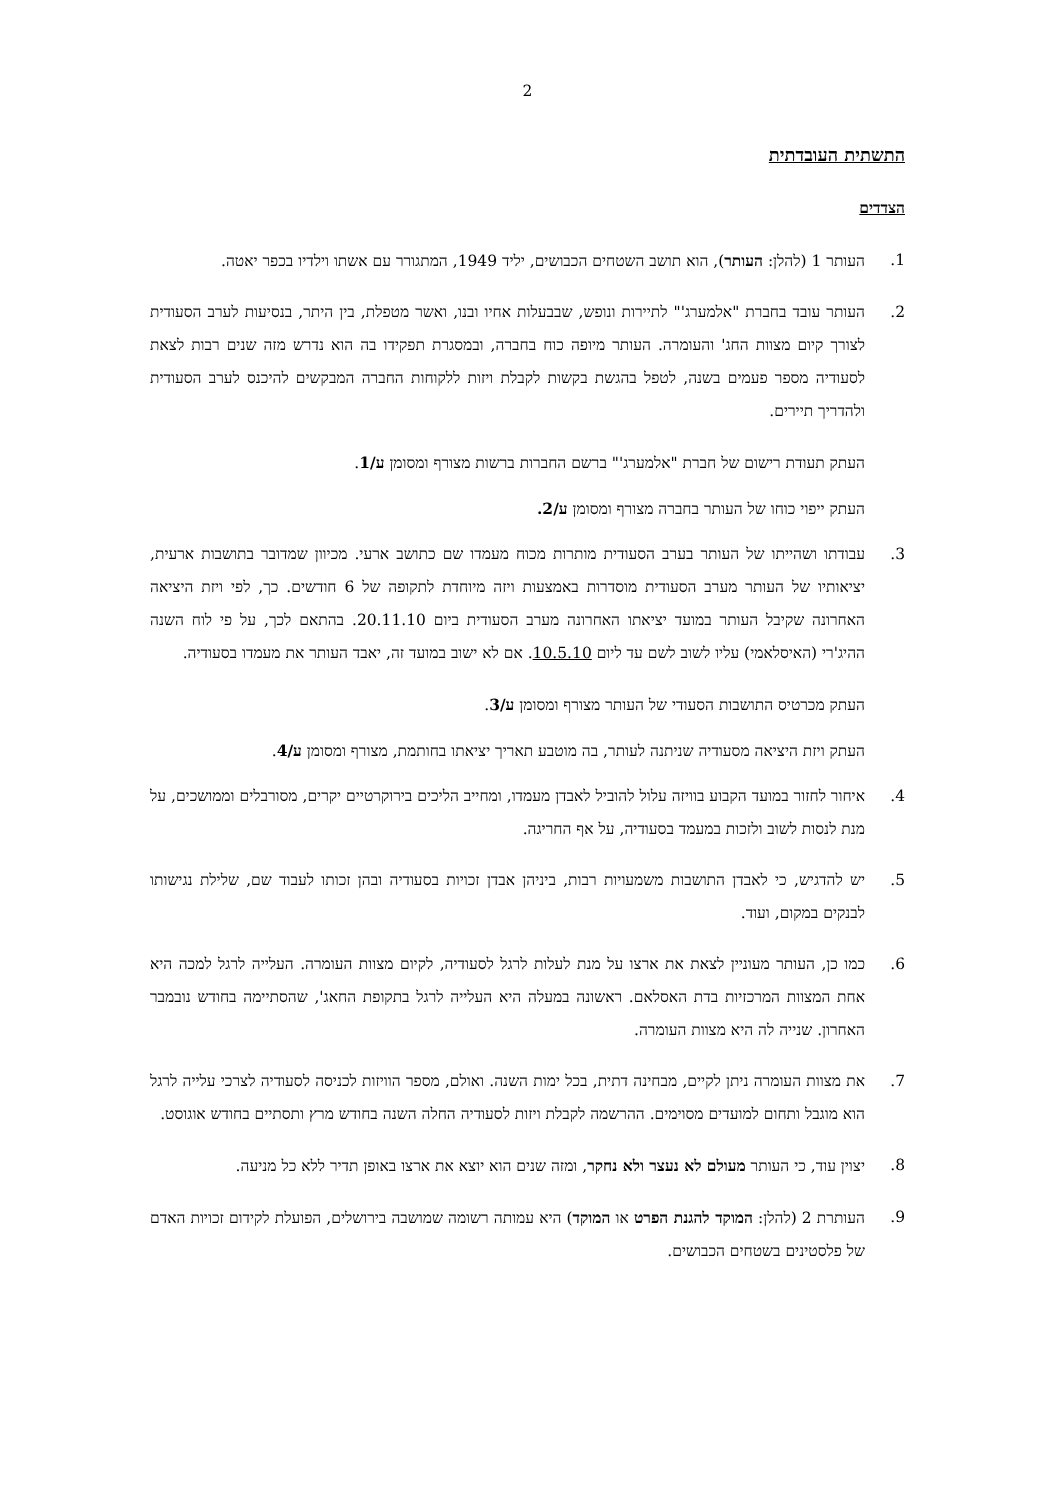2
התשתית העובדתית
הצדדים
1. העותר 1 (להלן: העותר), הוא תושב השטחים הכבושים, יליד 1949, המתגורר עם אשתו וילדיו בכפר יאטה.
2. העותר עובד בחברת "אלמערג'" לתיירות ונופש, שבבעלות אחיו ובנו, ואשר מטפלת, בין היתר, בנסיעות לערב הסעודית לצורך קיום מצוות החג' והעומרה. העותר מיופה כוח בחברה, ובמסגרת תפקידו בה הוא נדרש מזה שנים רבות לצאת לסעודיה מספר פעמים בשנה, לטפל בהגשת בקשות לקבלת ויזות ללקוחות החברה המבקשים להיכנס לערב הסעודית ולהדריך תיירים.
העתק תעודת רישום של חברת "אלמערג'" ברשם החברות ברשות מצורף ומסומן ע/1.
העתק ייפוי כוחו של העותר בחברה מצורף ומסומן ע/2.
3. עבודתו ושהייתו של העותר בערב הסעודית מותרות מכוח מעמדו שם כתושב ארעי. מכיוון שמדובר בתושבות ארעית, יציאותיו של העותר מערב הסעודית מוסדרות באמצעות ויזה מיוחדת לתקופה של 6 חודשים. כך, לפי ויזת היציאה האחרונה שקיבל העותר במועד יציאתו האחרונה מערב הסעודית ביום 20.11.10. בהתאם לכך, על פי לוח השנה ההיג'רי (האיסלאמי) עליו לשוב לשם עד ליום 10.5.10. אם לא ישוב במועד זה, יאבד העותר את מעמדו בסעודיה.
העתק מכרטיס התושבות הסעודי של העותר מצורף ומסומן ע/3.
העתק ויזת היציאה מסעודיה שניתנה לעותר, בה מוטבע תאריך יציאתו בחותמת, מצורף ומסומן ע/4.
4. איחור לחזור במועד הקבוע בוויזה עלול להוביל לאבדן מעמדו, ומחייב הליכים בירוקרטיים יקרים, מסורבלים וממושכים, על מנת לנסות לשוב ולזכות במעמד בסעודיה, על אף החריגה.
5. יש להדגיש, כי לאבדן התושבות משמעויות רבות, ביניהן אבדן זכויות בסעודיה ובהן זכותו לעבוד שם, שלילת נגישותו לבנקים במקום, ועוד.
6. כמו כן, העותר מעוניין לצאת את ארצו על מנת לעלות לרגל לסעודיה, לקיום מצוות העומרה. העלייה לרגל למכה היא אחת המצוות המרכזיות בדת האסלאם. ראשונה במעלה היא העלייה לרגל בתקופת החאג', שהסתיימה בחודש נובמבר האחרון. שנייה לה היא מצוות העומרה.
7. את מצוות העומרה ניתן לקיים, מבחינה דתית, בכל ימות השנה. ואולם, מספר הוויזות לכניסה לסעודיה לצרכי עלייה לרגל הוא מוגבל ותחום למועדים מסוימים. ההרשמה לקבלת ויזות לסעודיה החלה השנה בחודש מרץ ותסתיים בחודש אוגוסט.
8. יצוין עוד, כי העותר מעולם לא נעצר ולא נחקר, ומזה שנים הוא יוצא את ארצו באופן תדיר ללא כל מניעה.
9. העותרת 2 (להלן: המוקד להגנת הפרט או המוקד) היא עמותה רשומה שמושבה בירושלים, הפועלת לקידום זכויות האדם של פלסטינים בשטחים הכבושים.